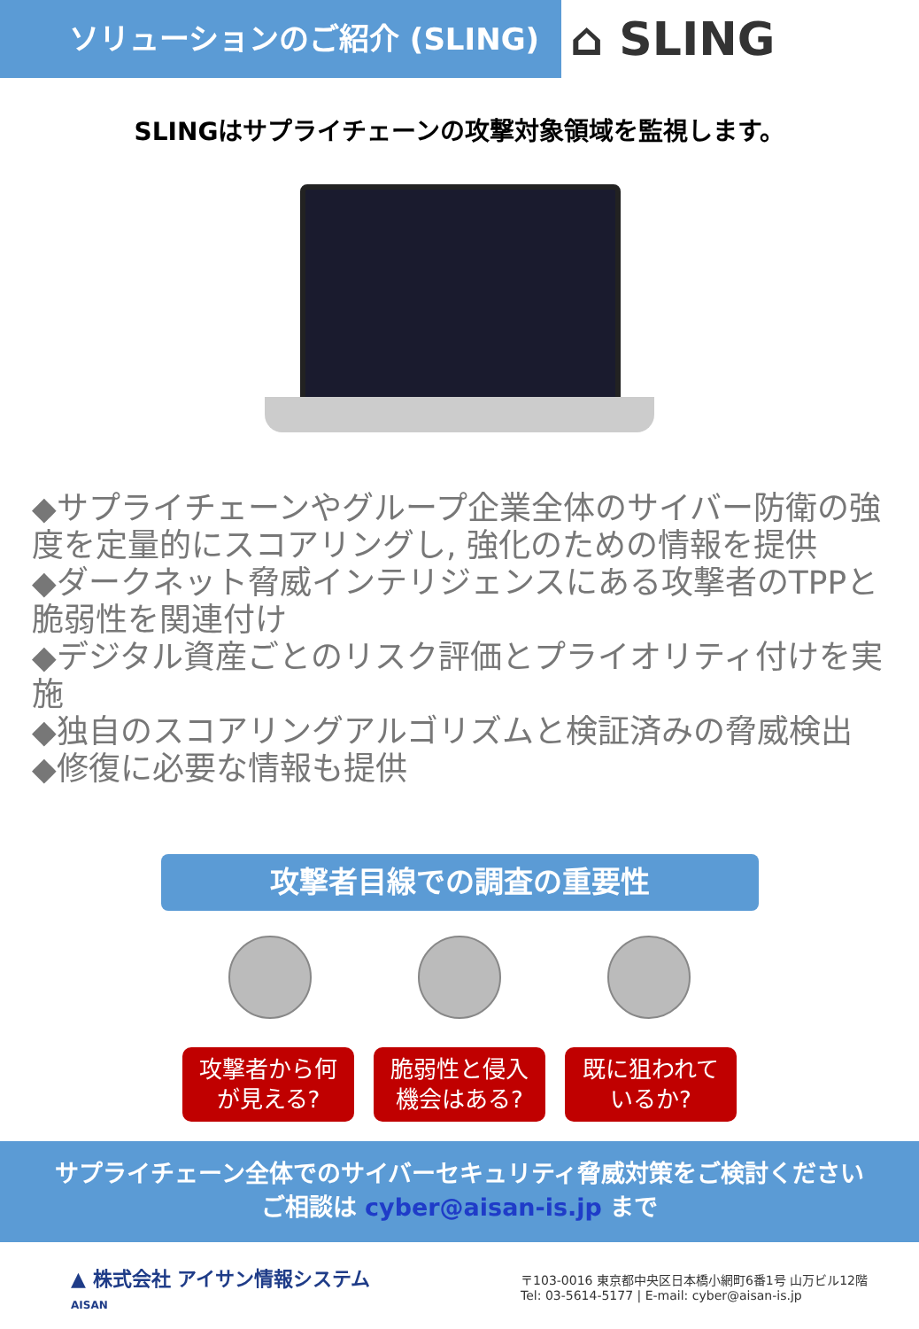ソリューションのご紹介 (SLING)
⌂ SLING
SLINGはサプライチェーンの攻撃対象領域を監視します。
◆サプライチェーンやグループ企業全体のサイバー防衛の強度を定量的にスコアリングし, 強化のための情報を提供
◆ダークネット脅威インテリジェンスにある攻撃者のTPPと脆弱性を関連付け
◆デジタル資産ごとのリスク評価とプライオリティ付けを実施
◆独自のスコアリングアルゴリズムと検証済みの脅威検出
◆修復に必要な情報も提供
攻撃者目線での調査の重要性
攻撃者から何
が見える?
脆弱性と侵入
機会はある?
既に狙われて
いるか?
サプライチェーン全体でのサイバーセキュリティ脅威対策をご検討ください
ご相談は cyber@aisan-is.jp まで
▲ 株式会社 アイサン情報システム
AISAN
〒103-0016 東京都中央区日本橋小網町6番1号 山万ビル12階
Tel: 03-5614-5177 | E-mail: cyber@aisan-is.jp